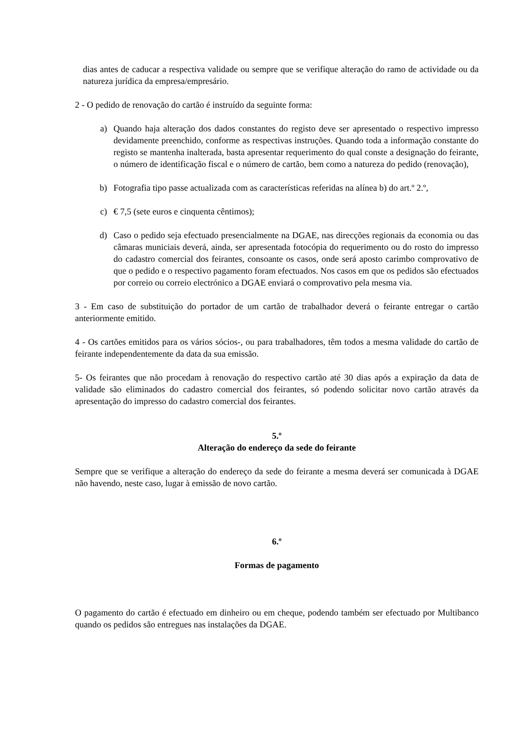dias antes de caducar a respectiva validade ou sempre que se verifique alteração do ramo de actividade ou da natureza jurídica da empresa/empresário.
2 - O pedido de renovação do cartão é instruído da seguinte forma:
a) Quando haja alteração dos dados constantes do registo deve ser apresentado o respectivo impresso devidamente preenchido, conforme as respectivas instruções. Quando toda a informação constante do registo se mantenha inalterada, basta apresentar requerimento do qual conste a designação do feirante, o número de identificação fiscal e o número de cartão, bem como a natureza do pedido (renovação),
b) Fotografia tipo passe actualizada com as características referidas na alínea b) do art.º 2.º,
c) € 7,5 (sete euros e cinquenta cêntimos);
d) Caso o pedido seja efectuado presencialmente na DGAE, nas direcções regionais da economia ou das câmaras municiais deverá, ainda, ser apresentada fotocópia do requerimento ou do rosto do impresso do cadastro comercial dos feirantes, consoante os casos, onde será aposto carimbo comprovativo de que o pedido e o respectivo pagamento foram efectuados. Nos casos em que os pedidos são efectuados por correio ou correio electrónico a DGAE enviará o comprovativo pela mesma via.
3 - Em caso de substituição do portador de um cartão de trabalhador deverá o feirante entregar o cartão anteriormente emitido.
4 - Os cartões emitidos para os vários sócios-, ou para trabalhadores, têm todos a mesma validade do cartão de feirante independentemente da data da sua emissão.
5- Os feirantes que não procedam à renovação do respectivo cartão até 30 dias após a expiração da data de validade são eliminados do cadastro comercial dos feirantes, só podendo solicitar novo cartão através da apresentação do impresso do cadastro comercial dos feirantes.
5.º
Alteração do endereço da sede do feirante
Sempre que se verifique a alteração do endereço da sede do feirante a mesma deverá ser comunicada à DGAE não havendo, neste caso, lugar à emissão de novo cartão.
6.º
Formas de pagamento
O pagamento do cartão é efectuado em dinheiro ou em cheque, podendo também ser efectuado por Multibanco quando os pedidos são entregues nas instalações da DGAE.